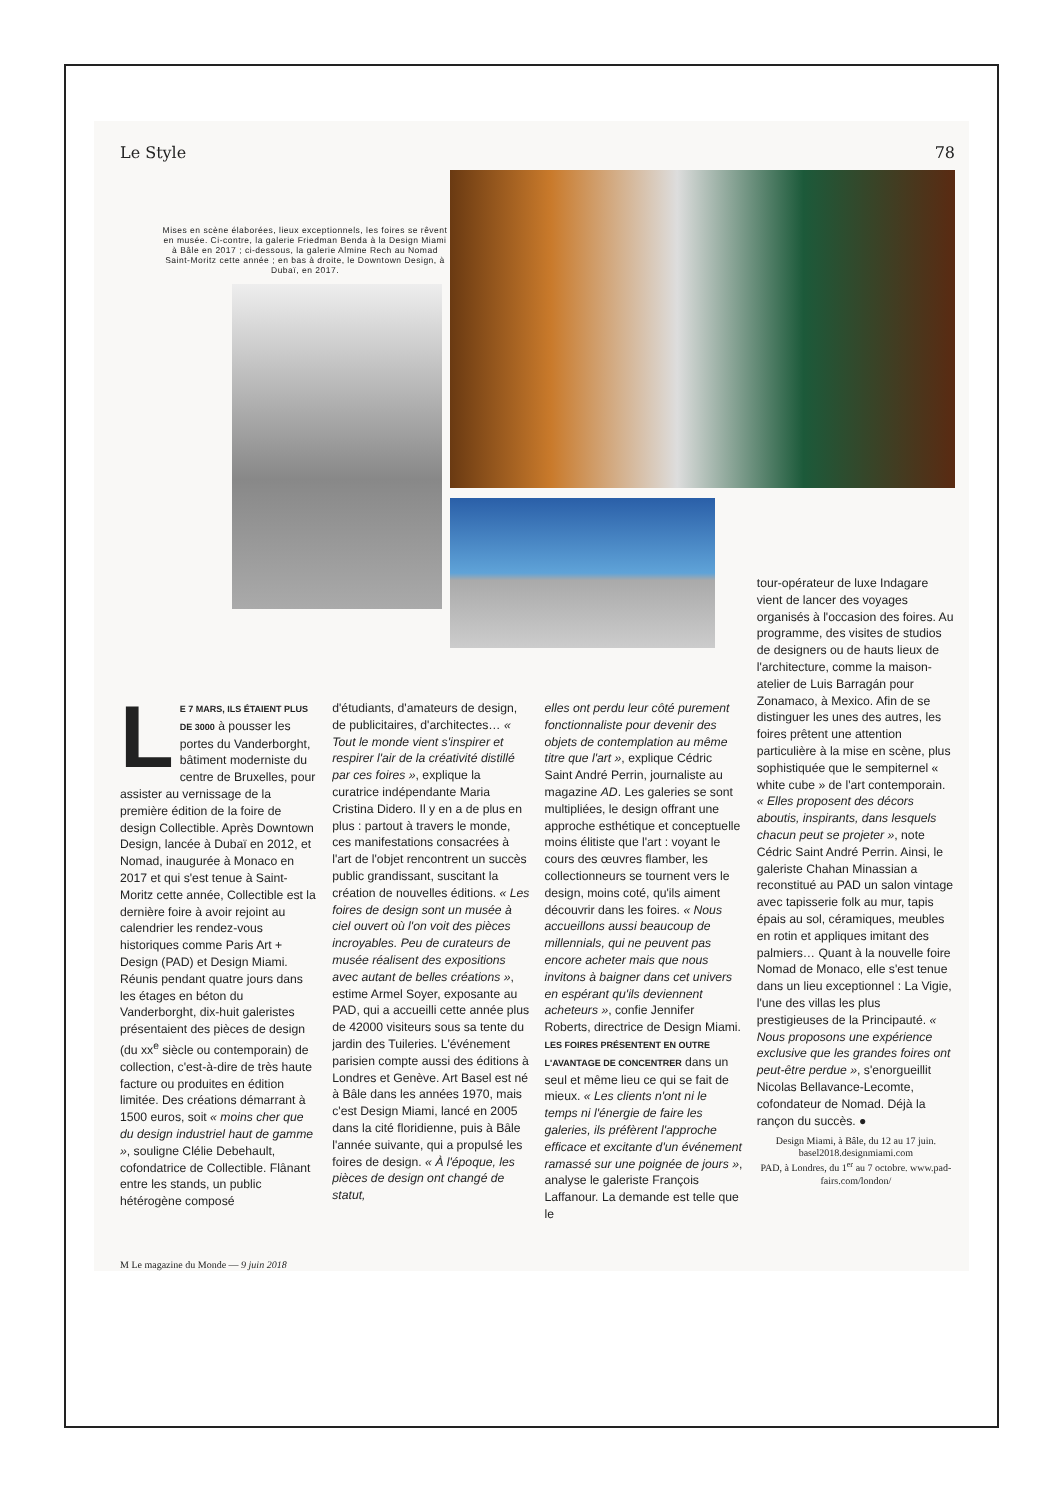Le Style 78
Mises en scène élaborées, lieux exceptionnels, les foires se rêvent en musée. Ci-contre, la galerie Friedman Benda à la Design Miami à Bâle en 2017 ; ci-dessous, la galerie Almine Rech au Nomad Saint-Moritz cette année ; en bas à droite, le Downtown Design, à Dubaï, en 2017.
LE 7 MARS, ILS ÉTAIENT PLUS DE 3000 à pousser les portes du Vanderborght, bâtiment moderniste du centre de Bruxelles, pour assister au vernissage de la première édition de la foire de design Collectible. Après Downtown Design, lancée à Dubaï en 2012, et Nomad, inaugurée à Monaco en 2017 et qui s'est tenue à Saint-Moritz cette année, Collectible est la dernière foire à avoir rejoint au calendrier les rendez-vous historiques comme Paris Art + Design (PAD) et Design Miami. Réunis pendant quatre jours dans les étages en béton du Vanderborght, dix-huit galeristes présentaient des pièces de design (du xx<sup>e</sup> siècle ou contemporain) de collection, c'est-à-dire de très haute facture ou produites en édition limitée. Des créations démarrant à 1500 euros, soit « moins cher que du design industriel haut de gamme », souligne Clélie Debehault, cofondatrice de Collectible. Flânant entre les stands, un public hétérogène composé
d'étudiants, d'amateurs de design, de publicitaires, d'architectes… « Tout le monde vient s'inspirer et respirer l'air de la créativité distillé par ces foires », explique la curatrice indépendante Maria Cristina Didero. Il y en a de plus en plus : partout à travers le monde, ces manifestations consacrées à l'art de l'objet rencontrent un succès public grandissant, suscitant la création de nouvelles éditions. « Les foires de design sont un musée à ciel ouvert où l'on voit des pièces incroyables. Peu de curateurs de musée réalisent des expositions avec autant de belles créations », estime Armel Soyer, exposante au PAD, qui a accueilli cette année plus de 42000 visiteurs sous sa tente du jardin des Tuileries. L'événement parisien compte aussi des éditions à Londres et Genève. Art Basel est né à Bâle dans les années 1970, mais c'est Design Miami, lancé en 2005 dans la cité floridienne, puis à Bâle l'année suivante, qui a propulsé les foires de design. « À l'époque, les pièces de design ont changé de statut,
elles ont perdu leur côté purement fonctionnaliste pour devenir des objets de contemplation au même titre que l'art », explique Cédric Saint André Perrin, journaliste au magazine AD. Les galeries se sont multipliées, le design offrant une approche esthétique et conceptuelle moins élitiste que l'art : voyant le cours des œuvres flamber, les collectionneurs se tournent vers le design, moins coté, qu'ils aiment découvrir dans les foires. « Nous accueillons aussi beaucoup de millennials, qui ne peuvent pas encore acheter mais que nous invitons à baigner dans cet univers en espérant qu'ils deviennent acheteurs », confie Jennifer Roberts, directrice de Design Miami. LES FOIRES PRÉSENTENT EN OUTRE L'AVANTAGE DE CONCENTRER dans un seul et même lieu ce qui se fait de mieux. « Les clients n'ont ni le temps ni l'énergie de faire les galeries, ils préfèrent l'approche efficace et excitante d'un événement ramassé sur une poignée de jours », analyse le galeriste François Laffanour. La demande est telle que le
tour-opérateur de luxe Indagare vient de lancer des voyages organisés à l'occasion des foires. Au programme, des visites de studios de designers ou de hauts lieux de l'architecture, comme la maison-atelier de Luis Barragán pour Zonamaco, à Mexico. Afin de se distinguer les unes des autres, les foires prêtent une attention particulière à la mise en scène, plus sophistiquée que le sempiternel « white cube » de l'art contemporain. « Elles proposent des décors aboutis, inspirants, dans lesquels chacun peut se projeter », note Cédric Saint André Perrin. Ainsi, le galeriste Chahan Minassian a reconstitué au PAD un salon vintage avec tapisserie folk au mur, tapis épais au sol, céramiques, meubles en rotin et appliques imitant des palmiers… Quant à la nouvelle foire Nomad de Monaco, elle s'est tenue dans un lieu exceptionnel : La Vigie, l'une des villas les plus prestigieuses de la Principauté. « Nous proposons une expérience exclusive que les grandes foires ont peut-être perdue », s'enorgueillit Nicolas Bellavance-Lecomte, cofondateur de Nomad. Déjà la rançon du succès. ●
Design Miami, à Bâle, du 12 au 17 juin. basel2018.designmiami.com
PAD, à Londres, du 1<sup>er</sup> au 7 octobre. www.pad-fairs.com/london/
M Le magazine du Monde — 9 juin 2018